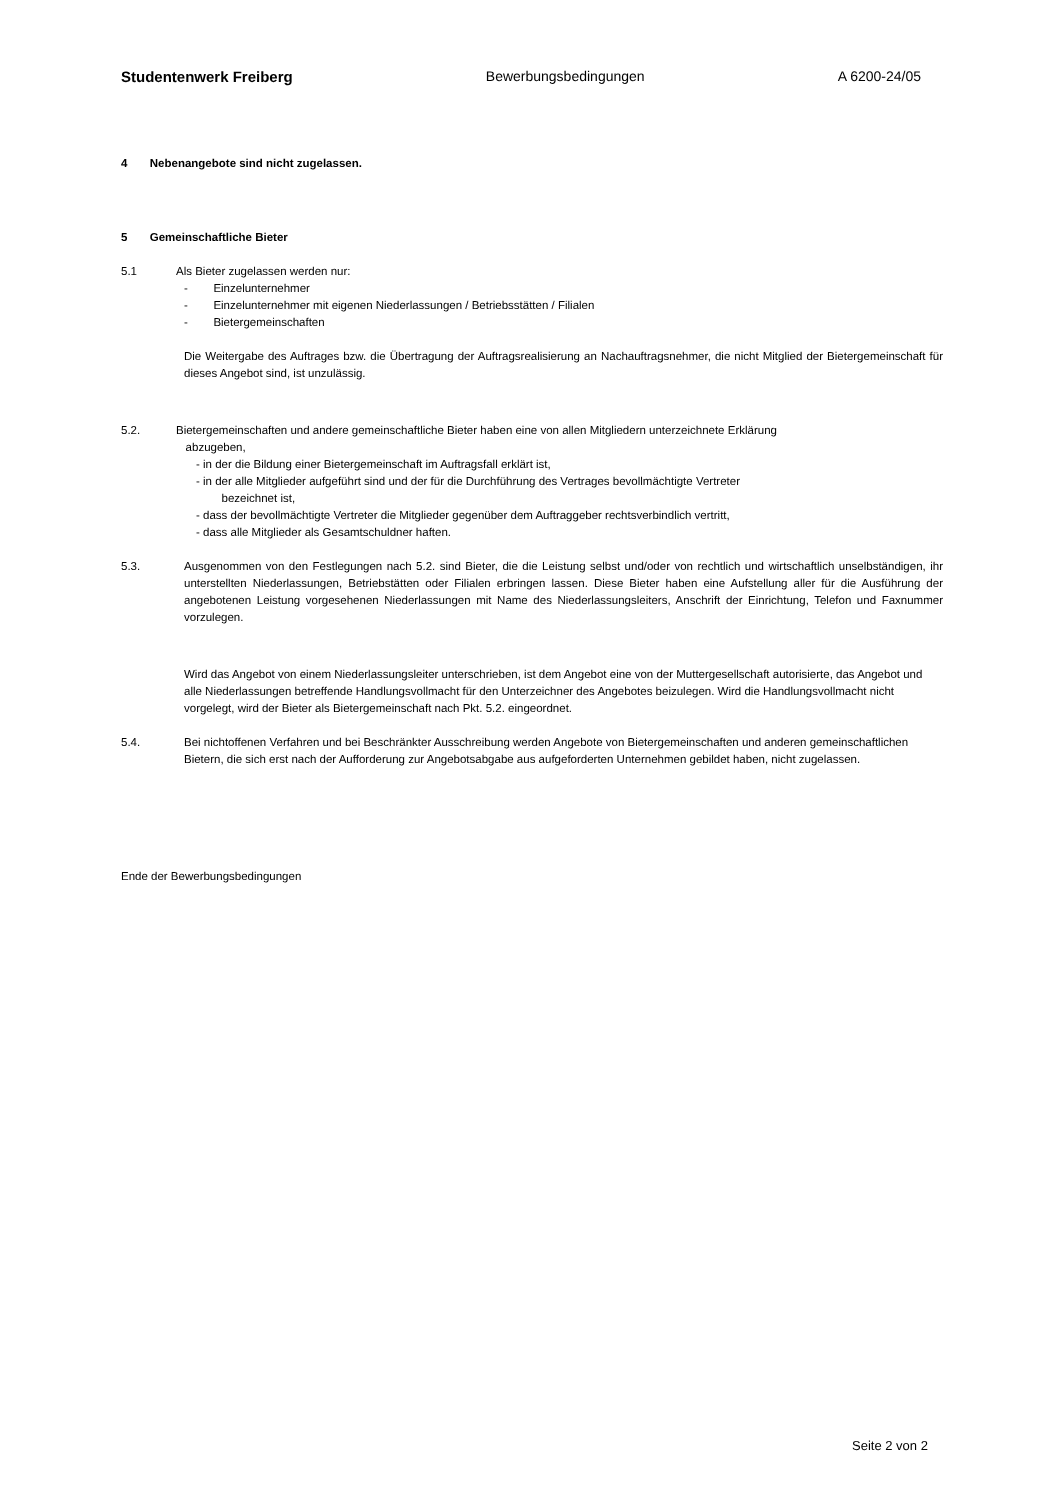Studentenwerk Freiberg Bewerbungsbedingungen A 6200-24/05
4 Nebenangebote sind nicht zugelassen.
5 Gemeinschaftliche Bieter
5.1 Als Bieter zugelassen werden nur:
- Einzelunternehmer
- Einzelunternehmer mit eigenen Niederlassungen / Betriebsstätten / Filialen
- Bietergemeinschaften
Die Weitergabe des Auftrages bzw. die Übertragung der Auftragsrealisierung an Nachauftragsnehmer, die nicht Mitglied der Bietergemeinschaft für dieses Angebot sind, ist unzulässig.
5.2. Bietergemeinschaften und andere gemeinschaftliche Bieter haben eine von allen Mitgliedern unterzeichnete Erklärung
abzugeben,
- in der die Bildung einer Bietergemeinschaft im Auftragsfall erklärt ist,
- in der alle Mitglieder aufgeführt sind und der für die Durchführung des Vertrages bevollmächtigte Vertreter
bezeichnet ist,
- dass der bevollmächtigte Vertreter die Mitglieder gegenüber dem Auftraggeber rechtsverbindlich vertritt,
- dass alle Mitglieder als Gesamtschuldner haften.
5.3. Ausgenommen von den Festlegungen nach 5.2. sind Bieter, die die Leistung selbst und/oder von rechtlich und wirtschaftlich unselbständigen, ihr unterstellten Niederlassungen, Betriebstätten oder Filialen erbringen lassen. Diese Bieter haben eine Aufstellung aller für die Ausführung der angebotenen Leistung vorgesehenen Niederlassungen mit Name des Niederlassungsleiters, Anschrift der Einrichtung, Telefon und Faxnummer vorzulegen.
Wird das Angebot von einem Niederlassungsleiter unterschrieben, ist dem Angebot eine von der Muttergesellschaft autorisierte, das Angebot und alle Niederlassungen betreffende Handlungsvollmacht für den Unterzeichner des Angebotes beizulegen. Wird die Handlungsvollmacht nicht vorgelegt, wird der Bieter als Bietergemeinschaft nach Pkt. 5.2. eingeordnet.
5.4. Bei nichtoffenen Verfahren und bei Beschränkter Ausschreibung werden Angebote von Bietergemeinschaften und anderen gemeinschaftlichen Bietern, die sich erst nach der Aufforderung zur Angebotsabgabe aus aufgeforderten Unternehmen gebildet haben, nicht zugelassen.
Ende der Bewerbungsbedingungen
Seite 2 von 2